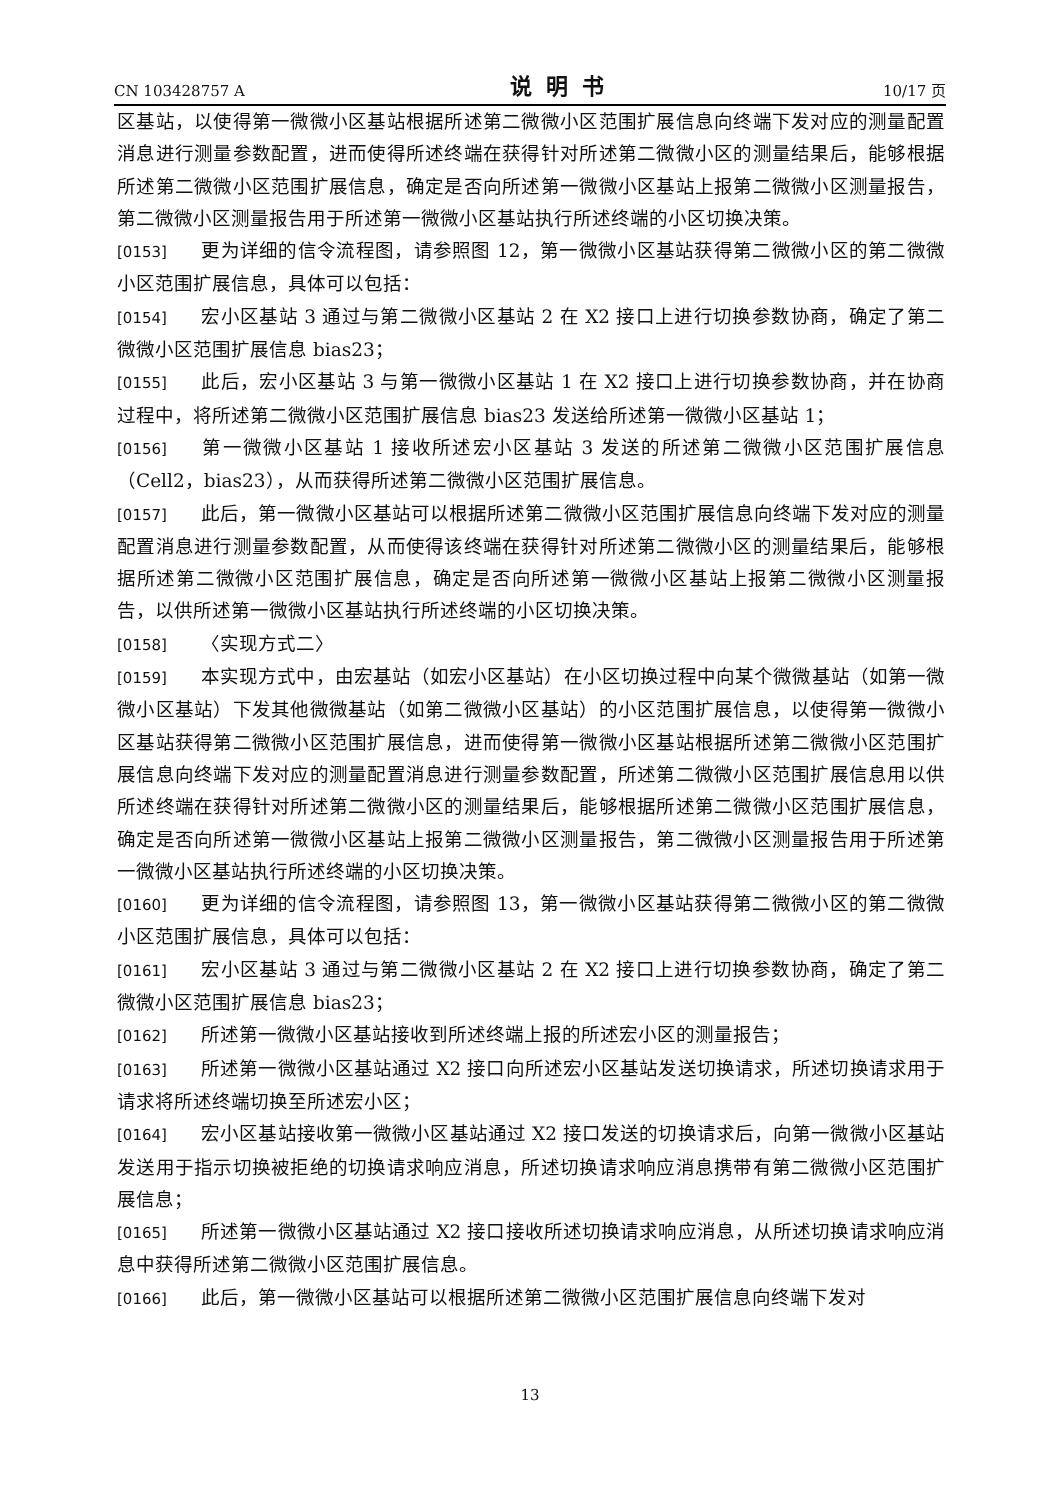CN 103428757 A 说明书 10/17 页
区基站，以使得第一微微小区基站根据所述第二微微小区范围扩展信息向终端下发对应的测量配置消息进行测量参数配置，进而使得所述终端在获得针对所述第二微微小区的测量结果后，能够根据所述第二微微小区范围扩展信息，确定是否向所述第一微微小区基站上报第二微微小区测量报告，第二微微小区测量报告用于所述第一微微小区基站执行所述终端的小区切换决策。
[0153] 更为详细的信令流程图，请参照图 12，第一微微小区基站获得第二微微小区的第二微微小区范围扩展信息，具体可以包括：
[0154] 宏小区基站 3 通过与第二微微小区基站 2 在 X2 接口上进行切换参数协商，确定了第二微微小区范围扩展信息 bias23；
[0155] 此后，宏小区基站 3 与第一微微小区基站 1 在 X2 接口上进行切换参数协商，并在协商过程中，将所述第二微微小区范围扩展信息 bias23 发送给所述第一微微小区基站 1；
[0156] 第一微微小区基站 1 接收所述宏小区基站 3 发送的所述第二微微小区范围扩展信息（Cell2，bias23），从而获得所述第二微微小区范围扩展信息。
[0157] 此后，第一微微小区基站可以根据所述第二微微小区范围扩展信息向终端下发对应的测量配置消息进行测量参数配置，从而使得该终端在获得针对所述第二微微小区的测量结果后，能够根据所述第二微微小区范围扩展信息，确定是否向所述第一微微小区基站上报第二微微小区测量报告，以供所述第一微微小区基站执行所述终端的小区切换决策。
[0158] 〈实现方式二〉
[0159] 本实现方式中，由宏基站（如宏小区基站）在小区切换过程中向某个微微基站（如第一微微小区基站）下发其他微微基站（如第二微微小区基站）的小区范围扩展信息，以使得第一微微小区基站获得第二微微小区范围扩展信息，进而使得第一微微小区基站根据所述第二微微小区范围扩展信息向终端下发对应的测量配置消息进行测量参数配置，所述第二微微小区范围扩展信息用以供所述终端在获得针对所述第二微微小区的测量结果后，能够根据所述第二微微小区范围扩展信息，确定是否向所述第一微微小区基站上报第二微微小区测量报告，第二微微小区测量报告用于所述第一微微小区基站执行所述终端的小区切换决策。
[0160] 更为详细的信令流程图，请参照图 13，第一微微小区基站获得第二微微小区的第二微微小区范围扩展信息，具体可以包括：
[0161] 宏小区基站 3 通过与第二微微小区基站 2 在 X2 接口上进行切换参数协商，确定了第二微微小区范围扩展信息 bias23；
[0162] 所述第一微微小区基站接收到所述终端上报的所述宏小区的测量报告；
[0163] 所述第一微微小区基站通过 X2 接口向所述宏小区基站发送切换请求，所述切换请求用于请求将所述终端切换至所述宏小区；
[0164] 宏小区基站接收第一微微小区基站通过 X2 接口发送的切换请求后，向第一微微小区基站发送用于指示切换被拒绝的切换请求响应消息，所述切换请求响应消息携带有第二微微小区范围扩展信息；
[0165] 所述第一微微小区基站通过 X2 接口接收所述切换请求响应消息，从所述切换请求响应消息中获得所述第二微微小区范围扩展信息。
[0166] 此后，第一微微小区基站可以根据所述第二微微小区范围扩展信息向终端下发对
13